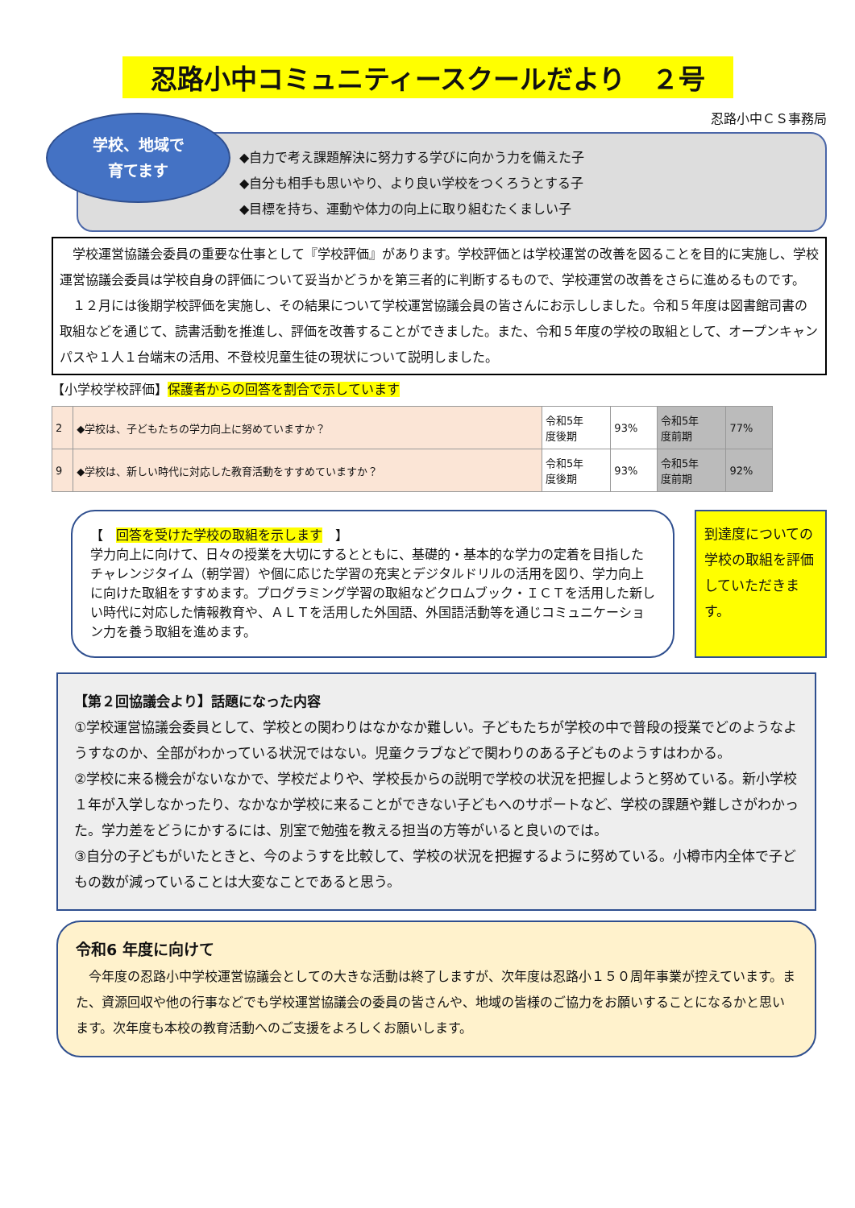忍路小中コミュニティースクールだより　２号
忍路小中ＣＳ事務局
学校、地域で
育てます
◆自力で考え課題解決に努力する学びに向かう力を備えた子
◆自分も相手も思いやり、より良い学校をつくろうとする子
◆目標を持ち、運動や体力の向上に取り組むたくましい子
　学校運営協議会委員の重要な仕事として『学校評価』があります。学校評価とは学校運営の改善を図ることを目的に実施し、学校運営協議会委員は学校自身の評価について妥当かどうかを第三者的に判断するもので、学校運営の改善をさらに進めるものです。
　１２月には後期学校評価を実施し、その結果について学校運営協議会員の皆さんにお示ししました。令和５年度は図書館司書の取組などを通じて、読書活動を推進し、評価を改善することができました。また、令和５年度の学校の取組として、オープンキャンパスや１人１台端末の活用、不登校児童生徒の現状について説明しました。
【小学校学校評価】保護者からの回答を割合で示しています
| 2 | ◆学校は、子どもたちの学力向上に努めていますか？ | 令和5年 度後期 | 93% | 令和5年 度前期 | 77% |
| 9 | ◆学校は、新しい時代に対応した教育活動をすすめていますか？ | 令和5年 度後期 | 93% | 令和5年 度前期 | 92% |
【　回答を受けた学校の取組を示します　】
学力向上に向けて、日々の授業を大切にするとともに、基礎的・基本的な学力の定着を目指したチャレンジタイム（朝学習）や個に応じた学習の充実とデジタルドリルの活用を図り、学力向上に向けた取組をすすめます。プログラミング学習の取組などクロムブック・ＩＣＴを活用した新しい時代に対応した情報教育や、ＡＬＴを活用した外国語、外国語活動等を通じコミュニケーション力を養う取組を進めます。
到達度についての学校の取組を評価していただきます。
【第２回協議会より】話題になった内容
①学校運営協議会委員として、学校との関わりはなかなか難しい。子どもたちが学校の中で普段の授業でどのようなようすなのか、全部がわかっている状況ではない。児童クラブなどで関わりのある子どものようすはわかる。
②学校に来る機会がないなかで、学校だよりや、学校長からの説明で学校の状況を把握しようと努めている。新小学校１年が入学しなかったり、なかなか学校に来ることができない子どもへのサポートなど、学校の課題や難しさがわかった。学力差をどうにかするには、別室で勉強を教える担当の方等がいると良いのでは。
③自分の子どもがいたときと、今のようすを比較して、学校の状況を把握するように努めている。小樽市内全体で子どもの数が減っていることは大変なことであると思う。
令和6 年度に向けて
　今年度の忍路小中学校運営協議会としての大きな活動は終了しますが、次年度は忍路小１５０周年事業が控えています。また、資源回収や他の行事などでも学校運営協議会の委員の皆さんや、地域の皆様のご協力をお願いすることになるかと思います。次年度も本校の教育活動へのご支援をよろしくお願いします。